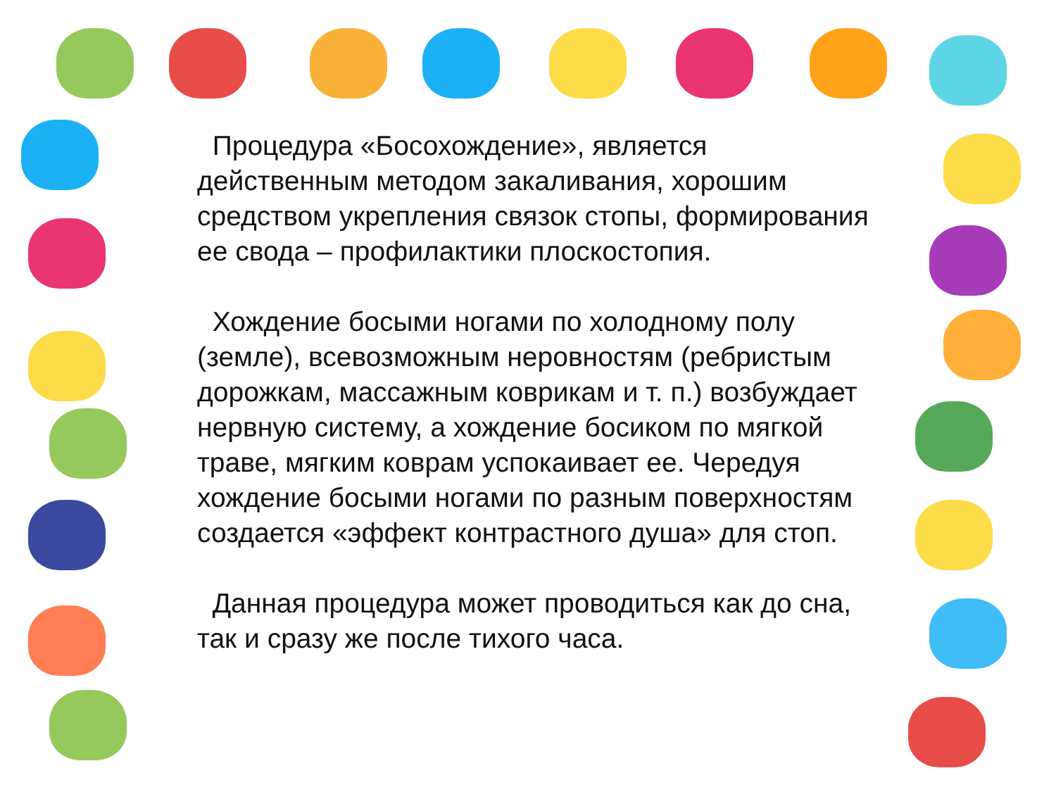Процедура «Босохождение», является действенным методом закаливания, хорошим средством укрепления связок стопы, формирования ее свода – профилактики плоскостопия.
Хождение босыми ногами по холодному полу (земле), всевозможным неровностям (ребристым дорожкам, массажным коврикам и т. п.) возбуждает нервную систему, а хождение босиком по мягкой траве, мягким коврам успокаивает ее. Чередуя хождение босыми ногами по разным поверхностям создается «эффект контрастного душа» для стоп.
Данная процедура может проводиться как до сна, так и сразу же после тихого часа.